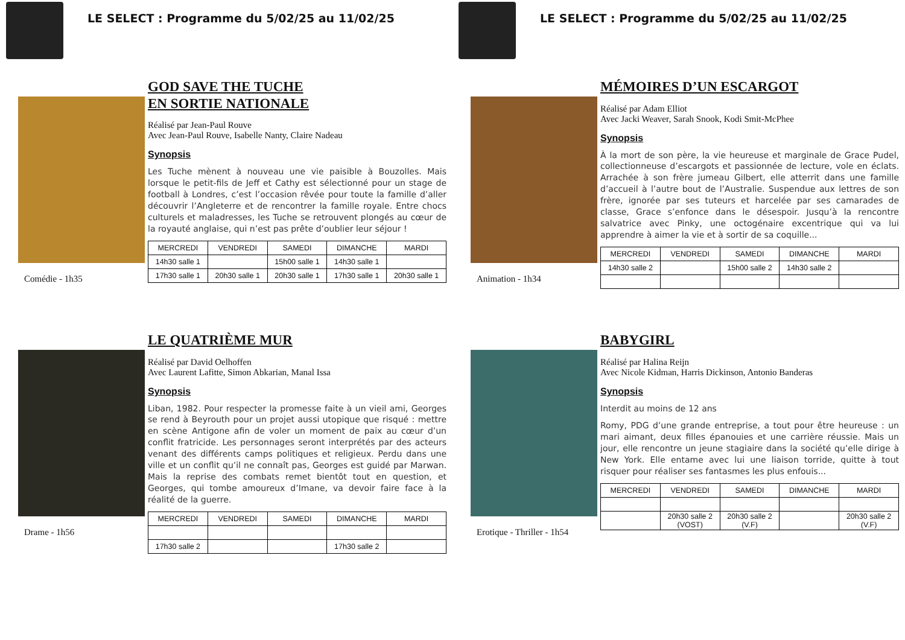LE SELECT : Programme du 5/02/25 au 11/02/25
Comédie - 1h35
GOD SAVE THE TUCHE
EN SORTIE NATIONALE
Réalisé par Jean-Paul Rouve
Avec Jean-Paul Rouve, Isabelle Nanty, Claire Nadeau
Synopsis
Les Tuche mènent à nouveau une vie paisible à Bouzolles. Mais lorsque le petit-fils de Jeff et Cathy est sélectionné pour un stage de football à Londres, c’est l’occasion rêvée pour toute la famille d’aller découvrir l’Angleterre et de rencontrer la famille royale. Entre chocs culturels et maladresses, les Tuche se retrouvent plongés au cœur de la royauté anglaise, qui n’est pas prête d’oublier leur séjour !
| MERCREDI | VENDREDI | SAMEDI | DIMANCHE | MARDI |
| --- | --- | --- | --- | --- |
| 14h30 salle 1 | | 15h00 salle 1 | 14h30 salle 1 | |
| 17h30 salle 1 | 20h30 salle 1 | 20h30 salle 1 | 17h30 salle 1 | 20h30 salle 1 |
Drame - 1h56
LE QUATRIÈME MUR
Réalisé par David Oelhoffen
Avec Laurent Lafitte, Simon Abkarian, Manal Issa
Synopsis
Liban, 1982. Pour respecter la promesse faite à un vieil ami, Georges se rend à Beyrouth pour un projet aussi utopique que risqué : mettre en scène Antigone afin de voler un moment de paix au cœur d’un conflit fratricide. Les personnages seront interprétés par des acteurs venant des différents camps politiques et religieux. Perdu dans une ville et un conflit qu’il ne connaît pas, Georges est guidé par Marwan. Mais la reprise des combats remet bientôt tout en question, et Georges, qui tombe amoureux d’Imane, va devoir faire face à la réalité de la guerre.
| MERCREDI | VENDREDI | SAMEDI | DIMANCHE | MARDI |
| --- | --- | --- | --- | --- |
| 17h30 salle 2 | | | 17h30 salle 2 | |
LE SELECT : Programme du 5/02/25 au 11/02/25
Animation - 1h34
MÉMOIRES D’UN ESCARGOT
Réalisé par Adam Elliot
Avec Jacki Weaver, Sarah Snook, Kodi Smit-McPhee
Synopsis
À la mort de son père, la vie heureuse et marginale de Grace Pudel, collectionneuse d’escargots et passionnée de lecture, vole en éclats. Arrachée à son frère jumeau Gilbert, elle atterrit dans une famille d’accueil à l’autre bout de l’Australie. Suspendue aux lettres de son frère, ignorée par ses tuteurs et harcelée par ses camarades de classe, Grace s’enfonce dans le désespoir. Jusqu’à la rencontre salvatrice avec Pinky, une octogénaire excentrique qui va lui apprendre à aimer la vie et à sortir de sa coquille...
| MERCREDI | VENDREDI | SAMEDI | DIMANCHE | MARDI |
| --- | --- | --- | --- | --- |
| 14h30 salle 2 | | 15h00 salle 2 | 14h30 salle 2 | |
Erotique - Thriller - 1h54
BABYGIRL
Réalisé par Halina Reijn
Avec Nicole Kidman, Harris Dickinson, Antonio Banderas
Synopsis
Interdit au moins de 12 ans
Romy, PDG d’une grande entreprise, a tout pour être heureuse : un mari aimant, deux filles épanouies et une carrière réussie. Mais un jour, elle rencontre un jeune stagiaire dans la société qu’elle dirige à New York. Elle entame avec lui une liaison torride, quitte à tout risquer pour réaliser ses fantasmes les plus enfouis...
| MERCREDI | VENDREDI | SAMEDI | DIMANCHE | MARDI |
| --- | --- | --- | --- | --- |
| | 20h30 salle 2 (VOST) | 20h30 salle 2 (V.F) | | 20h30 salle 2 (V.F) |